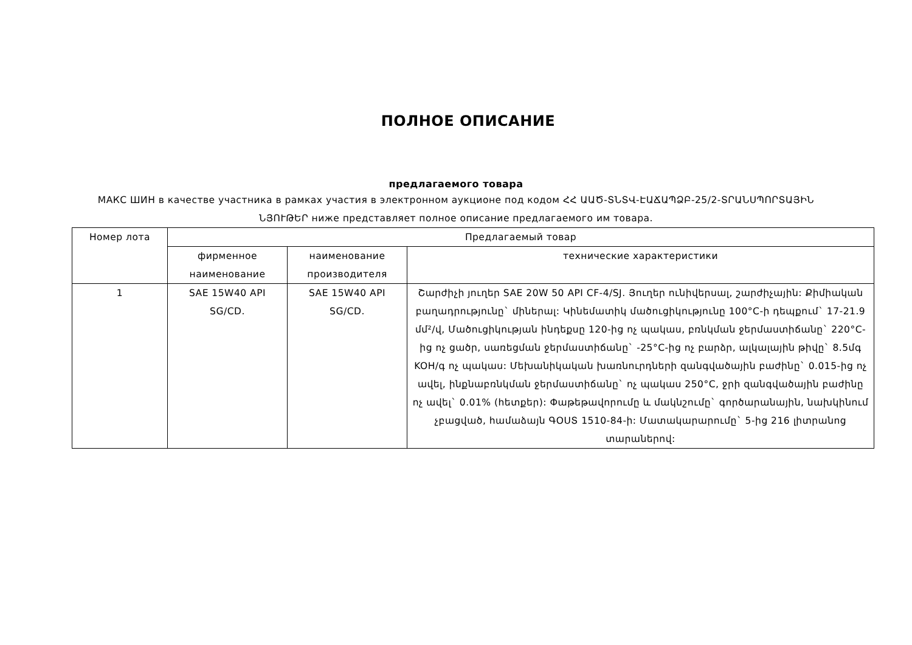ПОЛНОЕ ОПИСАНИЕ
предлагаемого товара
МАКС ШИН в качестве участника в рамках участия в электронном аукционе под кодом ՀՀ ԱԱԾ-ՏՆՏՎ-ԷԱՃԱՊՁԲ-25/2-ՏՐԱՆՍՊՈՐՏԱՅԻՆ ՆՅՈՒԹԵՐ ниже представляет полное описание предлагаемого им товара.
| Номер лота | Предлагаемый товар | | |
| --- | --- | --- | --- |
| | фирменное наименование | наименование производителя | технические характеристики |
| 1 | SAE 15W40 API SG/CD. | SAE 15W40 API SG/CD. | Շարժիչի յուղեր SAE 20W 50 API CF-4/SJ. Յուղեր ունիվերսալ, շարժիչային: Քիմիական բաղադրությունը` միներալ: Կինեմատիկ մածուցիկությունը 100°C-ի դեպքում` 17-21.9 մմ²/վ, Մածուցիկության ինդեքսը 120-ից ոչ պակաս, բռնկման ջերմաստիճանը` 220°C-ից ոչ ցածր, սառեցման ջերմաստիճանը` -25°C-ից ոչ բարձր, ալկալային թիվը` 8.5մգ KOH/գ ոչ պակաս: Մեխանիկական խառնուրդների զանգվածային բաժինը` 0.015-ից ոչ ավել, ինքնաբռնկման ջերմաստիճանը` ոչ պակաս 250°C, ջրի զանգվածային բաժինը ոչ ավել` 0.01% (հետքեր): Փաթեթավորումը և մակնշումը` գործարանային, նախկինում չբացված, համաձայն ԳՕՍՏ 1510-84-ի: Մատակարարումը` 5-ից 216 լիտրանոց տարաներով: |